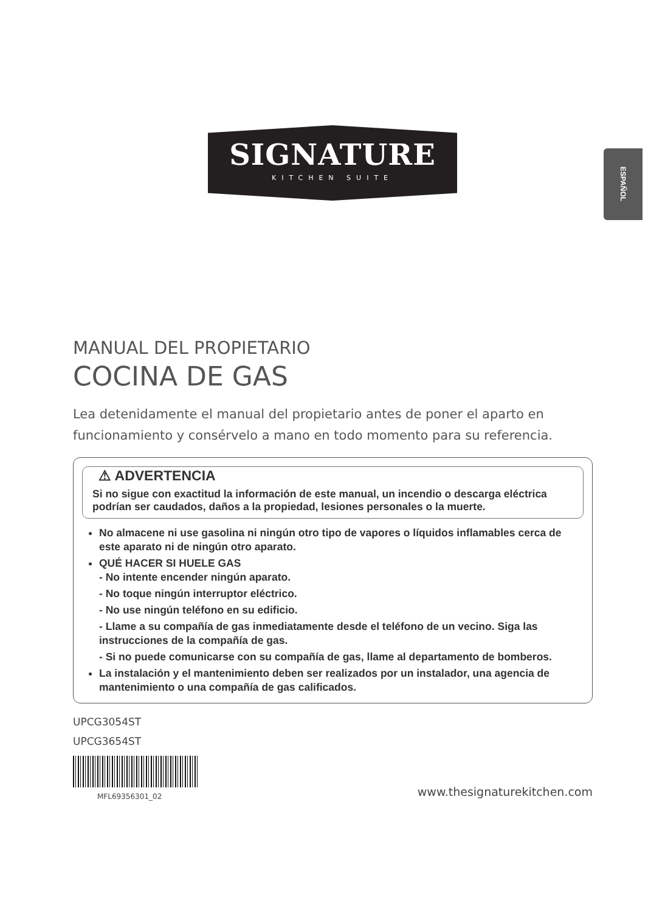ESPAÑOL
SIGNATURE
KITCHEN SUITE
MANUAL DEL PROPIETARIO
COCINA DE GAS
Lea detenidamente el manual del propietario antes de poner el aparto en funcionamiento y consérvelo a mano en todo momento para su referencia.
⚠ ADVERTENCIA
Si no sigue con exactitud la información de este manual, un incendio o descarga eléctrica podrían ser caudados, daños a la propiedad, lesiones personales o la muerte.
No almacene ni use gasolina ni ningún otro tipo de vapores o líquidos inflamables cerca de este aparato ni de ningún otro aparato.
QUÉ HACER SI HUELE GAS
- No intente encender ningún aparato.
- No toque ningún interruptor eléctrico.
- No use ningún teléfono en su edificio.
- Llame a su compañía de gas inmediatamente desde el teléfono de un vecino. Siga las instrucciones de la compañía de gas.
- Si no puede comunicarse con su compañía de gas, llame al departamento de bomberos.
La instalación y el mantenimiento deben ser realizados por un instalador, una agencia de mantenimiento o una compañía de gas calificados.
UPCG3054ST
UPCG3654ST
MFL69356301_02 www.thesignaturekitchen.com